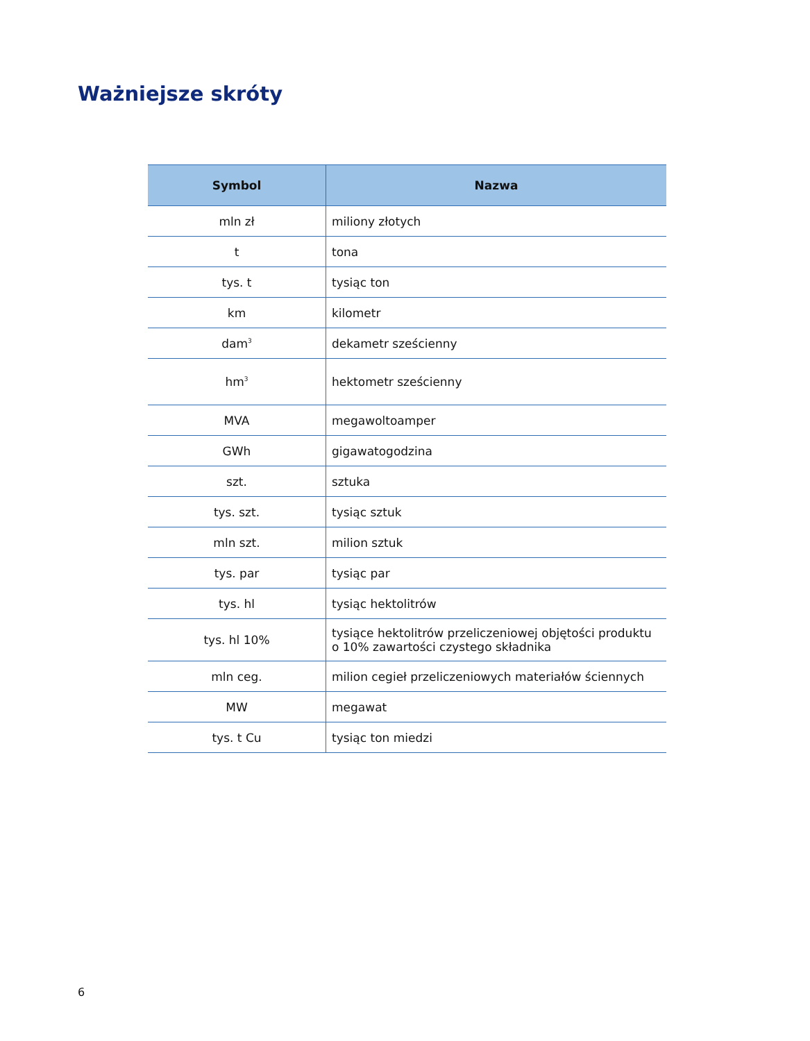Ważniejsze skróty
| Symbol | Nazwa |
| --- | --- |
| mln zł | miliony złotych |
| t | tona |
| tys. t | tysiąc ton |
| km | kilometr |
| dam<sup>3</sup> | dekametr sześcienny |
| hm<sup>3</sup> | hektometr sześcienny |
| MVA | megawoltoamper |
| GWh | gigawatogodzina |
| szt. | sztuka |
| tys. szt. | tysiąc sztuk |
| mln szt. | milion sztuk |
| tys. par | tysiąc par |
| tys. hl | tysiąc hektolitrów |
| tys. hl 10% | tysiące hektolitrów przeliczeniowej objętości produktu o 10% zawartości czystego składnika |
| mln ceg. | milion cegieł przeliczeniowych materiałów ściennych |
| MW | megawat |
| tys. t Cu | tysiąc ton miedzi |
6